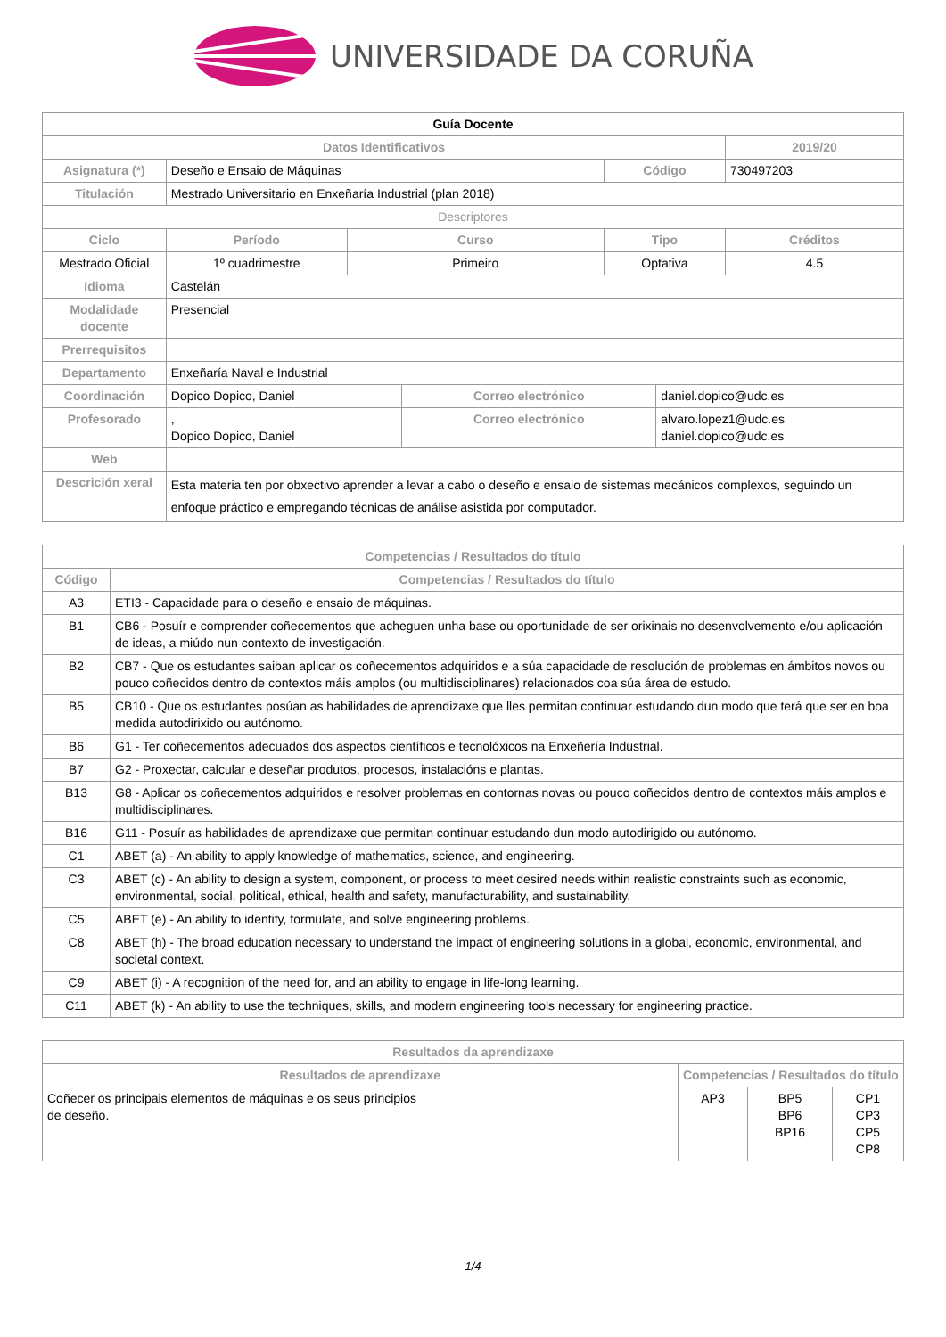UNIVERSIDADE DA CORUÑA
| Guía Docente | | | | | | |
| Datos Identificativos | | | | | | 2019/20 |
| Asignatura (*) | Deseño e Ensaio de Máquinas | | | Código | | 730497203 |
| Titulación | Mestrado Universitario en Enxeñaría Industrial (plan 2018) | | | | | |
| Descriptores | | | | | | |
| Ciclo | Período | Curso | | Tipo | | Créditos |
| Mestrado Oficial | 1º cuadrimestre | Primeiro | | Optativa | | 4.5 |
| Idioma | Castelán | | | | | |
| Modalidade docente | Presencial | | | | | |
| Prerrequisitos | | | | | | |
| Departamento | Enxeñaría Naval e Industrial | | | | | |
| Coordinación | Dopico Dopico, Daniel | | Correo electrónico | | daniel.dopico@udc.es | |
| Profesorado | , Dopico Dopico, Daniel | | Correo electrónico | | alvaro.lopez1@udc.es daniel.dopico@udc.es | |
| Web | | | | | | |
| Descrición xeral | Esta materia ten por obxectivo aprender a levar a cabo o deseño e ensaio de sistemas mecánicos complexos, seguindo un enfoque práctico e empregando técnicas de análise asistida por computador. | | | | | |
| Competencias / Resultados do título | |
| --- | --- |
| Código | Competencias / Resultados do título |
| A3 | ETI3 - Capacidade para o deseño e ensaio de máquinas. |
| B1 | CB6 - Posuír e comprender coñecementos que acheguen unha base ou oportunidade de ser orixinais no desenvolvemento e/ou aplicación de ideas, a miúdo nun contexto de investigación. |
| B2 | CB7 - Que os estudantes saiban aplicar os coñecementos adquiridos e a súa capacidade de resolución de problemas en ámbitos novos ou pouco coñecidos dentro de contextos máis amplos (ou multidisciplinares) relacionados coa súa área de estudo. |
| B5 | CB10 - Que os estudantes posúan as habilidades de aprendizaxe que lles permitan continuar estudando dun modo que terá que ser en boa medida autodirixido ou autónomo. |
| B6 | G1 - Ter coñecementos adecuados dos aspectos científicos e tecnolóxicos na Enxeñería Industrial. |
| B7 | G2 - Proxectar, calcular e deseñar produtos, procesos, instalacións e plantas. |
| B13 | G8 - Aplicar os coñecementos adquiridos e resolver problemas en contornas novas ou pouco coñecidos dentro de contextos máis amplos e multidisciplinares. |
| B16 | G11 - Posuír as habilidades de aprendizaxe que permitan continuar estudando dun modo autodirigido ou autónomo. |
| C1 | ABET (a) - An ability to apply knowledge of mathematics, science, and engineering. |
| C3 | ABET (c) - An ability to design a system, component, or process to meet desired needs within realistic constraints such as economic, environmental, social, political, ethical, health and safety, manufacturability, and sustainability. |
| C5 | ABET (e) - An ability to identify, formulate, and solve engineering problems. |
| C8 | ABET (h) - The broad education necessary to understand the impact of engineering solutions in a global, economic, environmental, and societal context. |
| C9 | ABET (i) - A recognition of the need for, and an ability to engage in life-long learning. |
| C11 | ABET (k) - An ability to use the techniques, skills, and modern engineering tools necessary for engineering practice. |
| Resultados da aprendizaxe | | | |
| --- | --- | --- | --- |
| Resultados de aprendizaxe | Competencias / Resultados do título | | |
| Coñecer os principais elementos de máquinas e os seus principios de deseño. | AP3 | BP5 BP6 BP16 | CP1 CP3 CP5 CP8 |
1/4